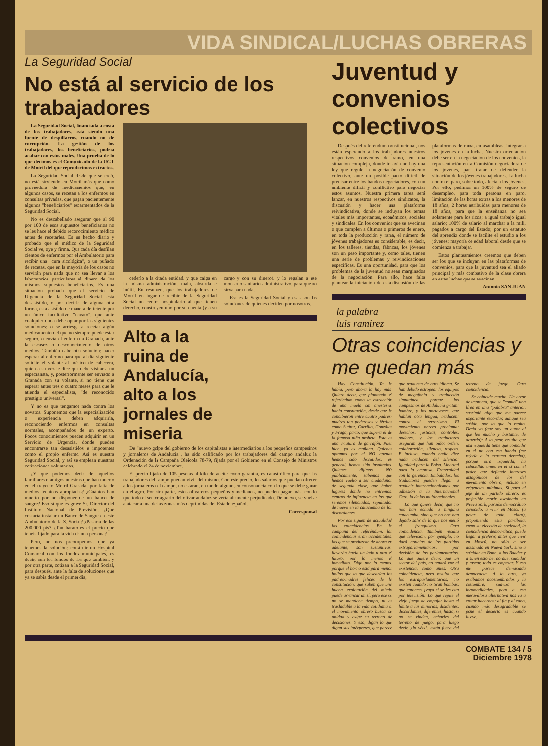VIDA SINDICAL/LUCHAS OBRERAS
La Seguridad Social
No está al servicio de los trabajadores
La Seguridad Social, financiada a costa de los trabajadores, está siendo una fuente de despilfarros, cuando no de corrupción. La gestión de los trabajadores, los beneficiarios, podría acabar con estos males. Una prueba de lo que decimos es el Comunicado de la UGT de Motril del que reproducimos extractos.
La Seguridad Social desde que se creó, no está sirviendo en Motril más que como proveedora de medicamentos que, en algunos casos, se recetan a los enfermos en consultas privadas, que pagan pacientemente algunos "beneficiarios" escarmentados de la Seguridad Social.
No es descabellado asegurar que al 90 por 100 de esos supuestos beneficiarios no se les hace el debido reconocimiento médico antes de recetarles. Es un hecho diario y probado que el médico de la Seguridad Social ve, oye y firma. Que cada día desfilan cientos de enfermos por el Ambulatorio para recibir una "cura sicológica", o un puñado de recetas, que en la mayoría de los casos no servirán para nada que no sea llevar a los laboratorios particulares el dinero de los mismos supuestos beneficiarios. Es una situación probada que el servicio de Urgencia de la Seguridad Social está desasistido, o por decirlo de alguna otra forma, está asistido de manera deficiente por un único facultativo "novato", que ante cualquier duda debe optar por las siguientes soluciones: o se arriesga a recetar algún medicamento del que no siempre puede estar seguro, o envía el enfermo a Granada, ante la escasez o desconocimiento de otros medios. También cabe otra solución: hacer esperar al enfermo para que al día siguiente solicite el volante al médico de cabecera, quien a su vez le dice que debe visitar a un especialista, y, posteriormente ser enviado a Granada con su volante, si no tiene que esperar antes tres o cuatro meses para que le atienda el especialista, "de reconocido prestigio universal".
Y no es que tengamos nada contra los novatos. Suponemos que la especialización o experiencia deben adquirirla, reconociendo enfermos en consultas normales, acompañados de un experto. Pocos conocimientos pueden adquirir en un Servicio de Urgencia, donde pueden encontrarse tan desasistidos e impotentes como el propio enfermo. Así es nuestra Seguridad Social, y así se emplean nuestras cotizaciones voluntarias.
¿Y qué podemos decir de aquellos familiares o amigos nuestros que han muerto en el trayecto Motril-Granada, por falta de medios técnicos apropiados? ¿Cuántos han muerto por no disponer de un banco de sangre? Eso sí que es grave Sr. Director del Instituto Nacional de Previsión. ¿Qué costaría instalar un Banco de Sangre en este Ambulatorio de la S. Social? ¿Pasaría de las 200.000 pts? ¿Tan barato es el precio que tenéis fijado para la vida de una persona?
Pero, no nos preocupemos, que ya tenemos la solución: construir un Hospital Comarcal con los fondos municipales, es decir, con los fondos de los que también, y por otra parte, cotizan a la Seguridad Social, para después, ante la falta de soluciones que ya se sabía desde el primer día,
cederlo a la citada entidad, y que caiga en la misma administración, mala, absurda e inútil. En resumen, que los trabajadores de Motril en lugar de recibir de la Seguridad Social un centro hospitalario al que tienen derecho, construyen uno por su cuenta (y a su cargo y con su dinero), y lo regalan a ese monstruo sanitario-administrativo, para que no sirva para nada.
Esa es la Seguridad Social y esas son las soluciones de quienes deciden por nosotros.
Alto a la ruina de Andalucía, alto a los jornales de miseria
De "nuevo golpe del gobierno de los capitalistas e intermediarios a los pequeños campesinos y jornaleros de Andalucía", ha sido calificado por los trabajadores del campo andaluz la Ordenación de la Campaña Oleícola 78-79, fijada por el Gobierno en el Consejo de Ministros celebrado el 24 de noviembre.
El precio fijado de 105 pesetas al kilo de aceite como garantía, es catastrófico para que los trabajadores del campo puedan vivir del mismo. Con este precio, los salarios que puedan ofrecer a los jornaleros del campo, no estarán, en modo alguno, en consonancia con lo que se debe ganar en el agro. Por otra parte, estos olivareros pequeños y medianos, no pueden pagar más, con lo que todo el sector agrario del olivar andaluz se vería altamente perjudicado. De nuevo, se vuelve a atacar a una de las zonas más deprimidas del Estado español.
Corresponsal
Juventud y convenios colectivos
Después del referéndum constitucional, nos están esperando a los trabajadores nuestros respectivos convenios de ramo, en una situación compleja, donde todavía no hay una ley que regule la negociación de convenio colectivo, ante un posible pacto difícil de precisar entre los bandos negociadores, con un ambiente difícil y conflictivo para negociar estos asuntos. Nuestra primera tarea será lanzar, en nuestros respectivos sindicatos, la discusión y hacer una plataforma reivindicativa, donde se incluyan los temas vitales más importantes, económicos, sociales y sindicales. En los convenios que se avecinan o que cumplen a últimos o primeros de enero, en toda la producción y rama, el número de jóvenes trabajadores es considerable, es decir, en los talleres, tiendas, fábricas, los jóvenes son un peso importante y, como tales, tienen una serie de problemas y reivindicaciones específicas. Es una oportunidad, para que los problemas de la juventud no sean marginados de la negociación. Para ello, hace falta plantear la iniciación de esta discusión de las plataformas de rama, en asambleas, integrar a los jóvenes en la lucha. Nuestra orientación debe ser en la negociación de los convenios, la representación en la Comisión negociadora de los jóvenes, para tratar de defender la situación de los jóvenes trabajadores. La lucha contra el paro, sobre todo, afecta a los jóvenes. Por ello, pedimos un 100% de seguro de desempleo, para toda persona en paro, limitación de las horas extras a los menores de 18 años, 2 horas retribuidas para menores de 18 años, para que la enseñanza no sea solamente para los ricos; a igual trabajo igual salario; 100% de salario al marchar a la mili, pagados a cargo del Estado; por un estatuto del aprendiz donde se facilite el estudio a los jóvenes; mayoría de edad laboral desde que se comienza a trabajar.
Estos planteamientos creemos que deben ser los que se incluyan en las plataformas de convenios, para que la juventud sea el aliado principal y más combativo de la clase obrera en estas luchas que se avecinan.
Antonio SAN JUAN
la palabra
luis ramirez
Otras coincidencias y me quedan más
Hay Constitución. Ya la había, pero ahora la hay más. Quiero decir, que planteado el referéndum como la extracción de una muela sin anestesia, había constitución, desde que la concibieron entre cuatro padres-madres tan poderosos y fértiles como Suárez, Carrillo, González y Fraga, parto, que supera el de la famosa niña probeta. Esta es una criatura de garrafón. Pues bien, ya es mañana. Quienes optamos por el NO apenas hemos sido discutidos, en general, hemos sido insultados. Quienes dijimos NO públicamente, sabemos que hemos vuelto a ser ciudadanos de segunda clase, que habrá lugares donde no entremos, centros de influencia en los que seremos silenciados; sepultados de nuevo en la catacumba de los discordantes.
Por eso siguen de actualidad las coincidencias. En la campaña del referéndum, las coincidencias eran accidentales, las que se produzcan de ahora en adelante, son sustantivas; llevarán hacia un lado u otro el futuro, por lo menos el inmediato. Digo por lo menos, porque el horno está para menos bollos que lo que desearían los padres-madres felices de la constitución, que saben que una buena explotación del miedo puede arrancar un sí, pero ese sí, no se mantiene tiempo, ni es trasladable a la vida cotidiana si el movimiento obrero busca su unidad y exige su terreno de decisiones. Y eso, digan lo que digan sus intérpretes, que parece que traducen de otro idioma. Se han debido estropear los equipos de megafonía y traducción simultánea, porque los campesinos de Andalucía gritan: hambre, y los portavoces, que hablan otra lengua, traducen: contra el terrorismo. El movimiento obrero proclama: derechos, justicias, controles, poderes, y los traductores aseguran que han oído: orden, colaboración, silencio, respeto. E incluso, cuando nadie dice nada traducen del silencio: Igualdad para la Bolsa, Libertad para la empresa, Fraternidad con la gerencia. Embalados, los traductores pueden llegar a traducir internacionalismos por adhesión a la Internacional Cero, la de las multinacionales.
Lo que quiere decir, que no nos han echado a ninguna catacumba, sino que no nos han dejado salir de la que nos metió el franquismo. Otra coincidencia. También resulta que televisión, por ejemplo, no dará noticias de los partidos extraparlamentarios, por decisión de los parlamentarios. Lo que quiere decir, que un sector del país, no tendrá voz ni existencia, como antes. Otra coincidencia, pero resulta que los extraparlamentarios, no existen cuando no tiran bombas, que entonces ¡vaya si se les cita por televisión! Lo que repite el viejo juego de empujar hasta el límite a las minorías, disidentes, discordantes, diferentes, hasta, si no se rinden, echarles del terreno de juego, para luego decir, ¿lo véis?, están fuera del terreno de juego. Otra coincidencia.
Se coincide mucho. Un error de imprenta, que se "comió" una línea en una "palabra" anterior, suprimió algo que me parece importante recordar, aunque sea sabido, por lo que lo repito. Decía yo (que soy un autor al que leo mucho y bastante, de acuerdo): A lo peor, resulta que una izquierda tiene que coincidir en el no con esa banda (me refería a la extrema derecha), porque otra izquierda, ha coincidido antes en el sí con el poder, que defiende intereses antagónicos de los del movimiento obrero, incluso en exigencias mínimas. Si para el jefe de un partido obrero, es preferible morir asesinado en Nueva York, paraíso democrático conocido, a vivir en Moscú (a pesar de todo, claro), proponiendo esta parábola, como su elección de sociedad, la coincidencia democrática, puede llegar a preferir, antes que vivir en Moscú, no sólo a ser asesinado en Nueva York, sino a suicidar en Bonn, a los Baader y a quien estorbe, porque, suicidar y rascar, todo es empezar. Y eso me parece demasiada democracia. A lo otro, ya estábamos acostumbrados y la costumbre, suaviza las incomodidades, pero a esa maravillosa alternativa nos va a costar hacernos; al fin y al cabo, cuando más desagradable se pone el desierto es cuando llueve.
COMBATE 134 / 5
Diciembre 1978